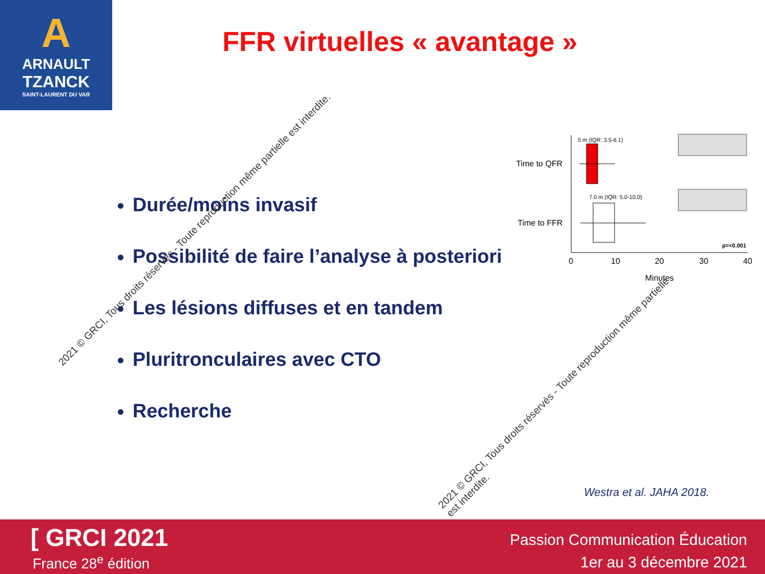A
ARNAULT
TZANCK
SAINT-LAURENT DU VAR
FFR virtuelles « avantage »
Durée/moins invasif
Possibilité de faire l’analyse à posteriori
Les lésions diffuses et en tandem
Pluritronculaires avec CTO
Recherche
5 m (IQR: 3.5-6.1)
7.0 m (IQR: 5.0-10.0)
Time to QFR
Time to FFR
p=<0.001
0
10
20
30
40
Minutes
2021 © GRCI, Tous droits réservés - Toute reproduction même partielle est interdite.
2021 © GRCI, Tous droits réservés - Toute reproduction même partielle est interdite.
Westra et al. JAHA 2018.
[ GRCI 2021
France 28<sup>e</sup> édition
Passion Communication Éducation
1er au 3 décembre 2021